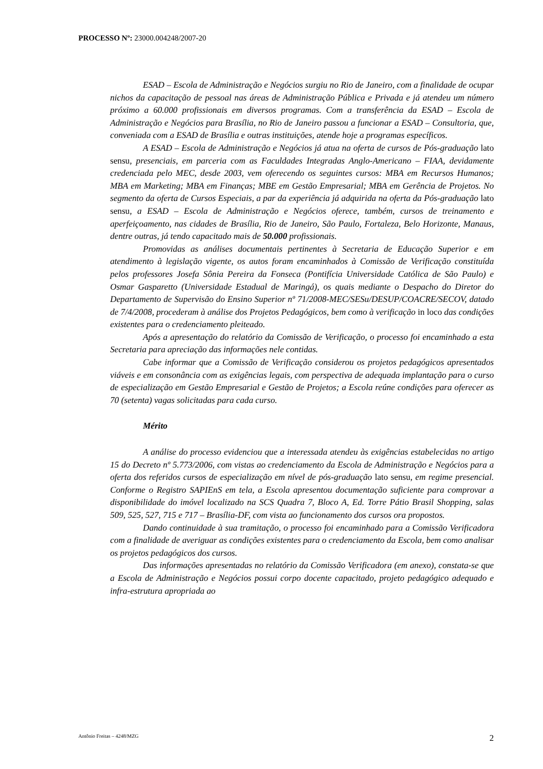PROCESSO Nº: 23000.004248/2007-20
ESAD – Escola de Administração e Negócios surgiu no Rio de Janeiro, com a finalidade de ocupar nichos da capacitação de pessoal nas áreas de Administração Pública e Privada e já atendeu um número próximo a 60.000 profissionais em diversos programas. Com a transferência da ESAD – Escola de Administração e Negócios para Brasília, no Rio de Janeiro passou a funcionar a ESAD – Consultoria, que, conveniada com a ESAD de Brasília e outras instituições, atende hoje a programas específicos.
A ESAD – Escola de Administração e Negócios já atua na oferta de cursos de Pós-graduação lato sensu, presenciais, em parceria com as Faculdades Integradas Anglo-Americano – FIAA, devidamente credenciada pelo MEC, desde 2003, vem oferecendo os seguintes cursos: MBA em Recursos Humanos; MBA em Marketing; MBA em Finanças; MBE em Gestão Empresarial; MBA em Gerência de Projetos. No segmento da oferta de Cursos Especiais, a par da experiência já adquirida na oferta da Pós-graduação lato sensu, a ESAD – Escola de Administração e Negócios oferece, também, cursos de treinamento e aperfeiçoamento, nas cidades de Brasília, Rio de Janeiro, São Paulo, Fortaleza, Belo Horizonte, Manaus, dentre outras, já tendo capacitado mais de 50.000 profissionais.
Promovidas as análises documentais pertinentes à Secretaria de Educação Superior e em atendimento à legislação vigente, os autos foram encaminhados à Comissão de Verificação constituída pelos professores Josefa Sônia Pereira da Fonseca (Pontifícia Universidade Católica de São Paulo) e Osmar Gasparetto (Universidade Estadual de Maringá), os quais mediante o Despacho do Diretor do Departamento de Supervisão do Ensino Superior nº 71/2008-MEC/SESu/DESUP/COACRE/SECOV, datado de 7/4/2008, procederam à análise dos Projetos Pedagógicos, bem como à verificação in loco das condições existentes para o credenciamento pleiteado.
Após a apresentação do relatório da Comissão de Verificação, o processo foi encaminhado a esta Secretaria para apreciação das informações nele contidas.
Cabe informar que a Comissão de Verificação considerou os projetos pedagógicos apresentados viáveis e em consonância com as exigências legais, com perspectiva de adequada implantação para o curso de especialização em Gestão Empresarial e Gestão de Projetos; a Escola reúne condições para oferecer as 70 (setenta) vagas solicitadas para cada curso.
Mérito
A análise do processo evidenciou que a interessada atendeu às exigências estabelecidas no artigo 15 do Decreto nº 5.773/2006, com vistas ao credenciamento da Escola de Administração e Negócios para a oferta dos referidos cursos de especialização em nível de pós-graduação lato sensu, em regime presencial. Conforme o Registro SAPIEnS em tela, a Escola apresentou documentação suficiente para comprovar a disponibilidade do imóvel localizado na SCS Quadra 7, Bloco A, Ed. Torre Pátio Brasil Shopping, salas 509, 525, 527, 715 e 717 – Brasília-DF, com vista ao funcionamento dos cursos ora propostos.
Dando continuidade à sua tramitação, o processo foi encaminhado para a Comissão Verificadora com a finalidade de averiguar as condições existentes para o credenciamento da Escola, bem como analisar os projetos pedagógicos dos cursos.
Das informações apresentadas no relatório da Comissão Verificadora (em anexo), constata-se que a Escola de Administração e Negócios possui corpo docente capacitado, projeto pedagógico adequado e infra-estrutura apropriada ao
Antônio Freitas – 4248/MZG 2